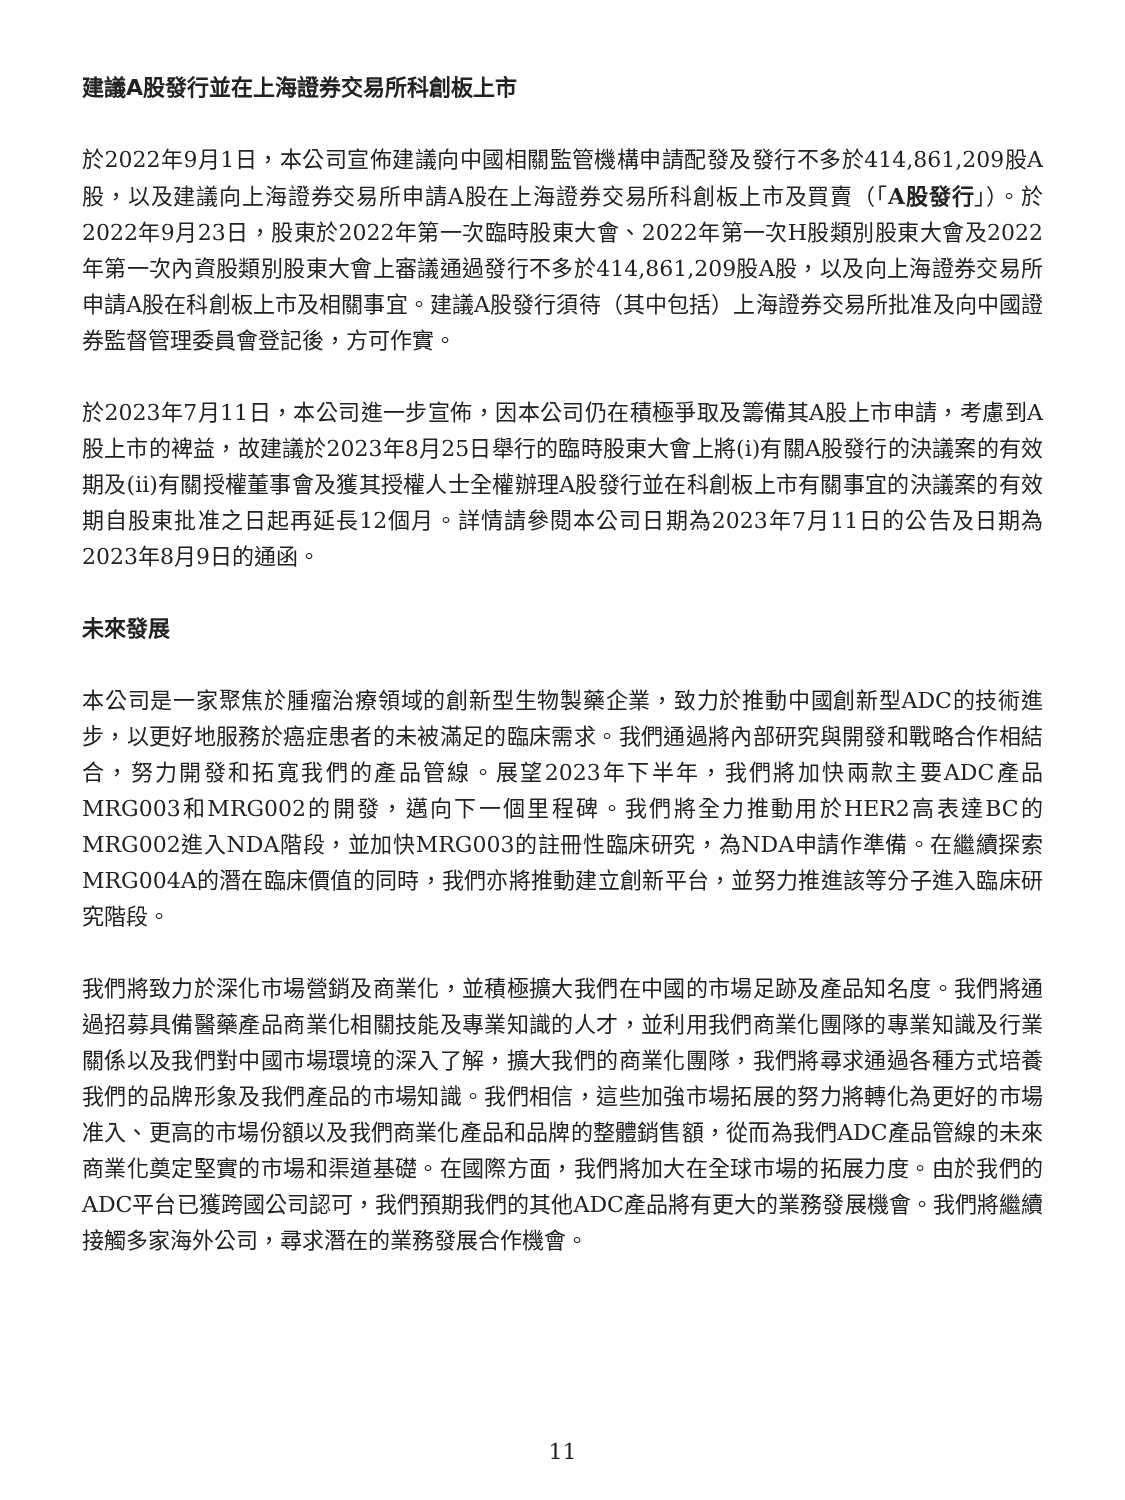建議A股發行並在上海證券交易所科創板上市
於2022年9月1日，本公司宣佈建議向中國相關監管機構申請配發及發行不多於414,861,209股A股，以及建議向上海證券交易所申請A股在上海證券交易所科創板上市及買賣（「A股發行」）。於2022年9月23日，股東於2022年第一次臨時股東大會、2022年第一次H股類別股東大會及2022年第一次內資股類別股東大會上審議通過發行不多於414,861,209股A股，以及向上海證券交易所申請A股在科創板上市及相關事宜。建議A股發行須待（其中包括）上海證券交易所批准及向中國證券監督管理委員會登記後，方可作實。
於2023年7月11日，本公司進一步宣佈，因本公司仍在積極爭取及籌備其A股上市申請，考慮到A股上市的裨益，故建議於2023年8月25日舉行的臨時股東大會上將(i)有關A股發行的決議案的有效期及(ii)有關授權董事會及獲其授權人士全權辦理A股發行並在科創板上市有關事宜的決議案的有效期自股東批准之日起再延長12個月。詳情請參閱本公司日期為2023年7月11日的公告及日期為2023年8月9日的通函。
未來發展
本公司是一家聚焦於腫瘤治療領域的創新型生物製藥企業，致力於推動中國創新型ADC的技術進步，以更好地服務於癌症患者的未被滿足的臨床需求。我們通過將內部研究與開發和戰略合作相結合，努力開發和拓寬我們的產品管線。展望2023年下半年，我們將加快兩款主要ADC產品MRG003和MRG002的開發，邁向下一個里程碑。我們將全力推動用於HER2高表達BC的MRG002進入NDA階段，並加快MRG003的註冊性臨床研究，為NDA申請作準備。在繼續探索MRG004A的潛在臨床價值的同時，我們亦將推動建立創新平台，並努力推進該等分子進入臨床研究階段。
我們將致力於深化市場營銷及商業化，並積極擴大我們在中國的市場足跡及產品知名度。我們將通過招募具備醫藥產品商業化相關技能及專業知識的人才，並利用我們商業化團隊的專業知識及行業關係以及我們對中國市場環境的深入了解，擴大我們的商業化團隊，我們將尋求通過各種方式培養我們的品牌形象及我們產品的市場知識。我們相信，這些加強市場拓展的努力將轉化為更好的市場准入、更高的市場份額以及我們商業化產品和品牌的整體銷售額，從而為我們ADC產品管線的未來商業化奠定堅實的市場和渠道基礎。在國際方面，我們將加大在全球市場的拓展力度。由於我們的ADC平台已獲跨國公司認可，我們預期我們的其他ADC產品將有更大的業務發展機會。我們將繼續接觸多家海外公司，尋求潛在的業務發展合作機會。
11